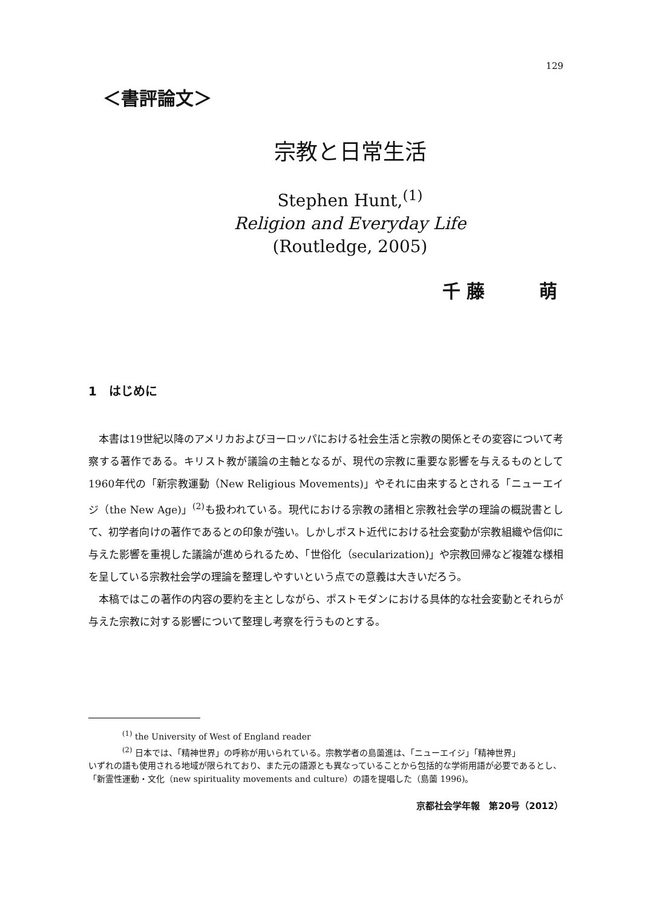129
＜書評論文＞
宗教と日常生活
Stephen Hunt,<sup>(1)</sup>
Religion and Everyday Life
(Routledge, 2005)
千藤　　萌
1　はじめに
本書は19世紀以降のアメリカおよびヨーロッパにおける社会生活と宗教の関係とその変容について考察する著作である。キリスト教が議論の主軸となるが、現代の宗教に重要な影響を与えるものとして1960年代の「新宗教運動（New Religious Movements)」やそれに由来するとされる「ニューエイジ（the New Age)」<sup>(2)</sup>も扱われている。現代における宗教の諸相と宗教社会学の理論の概説書として、初学者向けの著作であるとの印象が強い。しかしポスト近代における社会変動が宗教組織や信仰に与えた影響を重視した議論が進められるため、「世俗化（secularization)」や宗教回帰など複雑な様相を呈している宗教社会学の理論を整理しやすいという点での意義は大きいだろう。
本稿ではこの著作の内容の要約を主としながら、ポストモダンにおける具体的な社会変動とそれらが与えた宗教に対する影響について整理し考察を行うものとする。
<sup>(1)</sup> the University of West of England reader
<sup>(2)</sup> 日本では、「精神世界」の呼称が用いられている。宗教学者の島薗進は、「ニューエイジ」「精神世界」
いずれの語も使用される地域が限られており、また元の語源とも異なっていることから包括的な学術用語が必要であるとし、「新霊性運動・文化（new spirituality movements and culture）の語を提唱した（島薗 1996)。
京都社会学年報　第20号（2012）